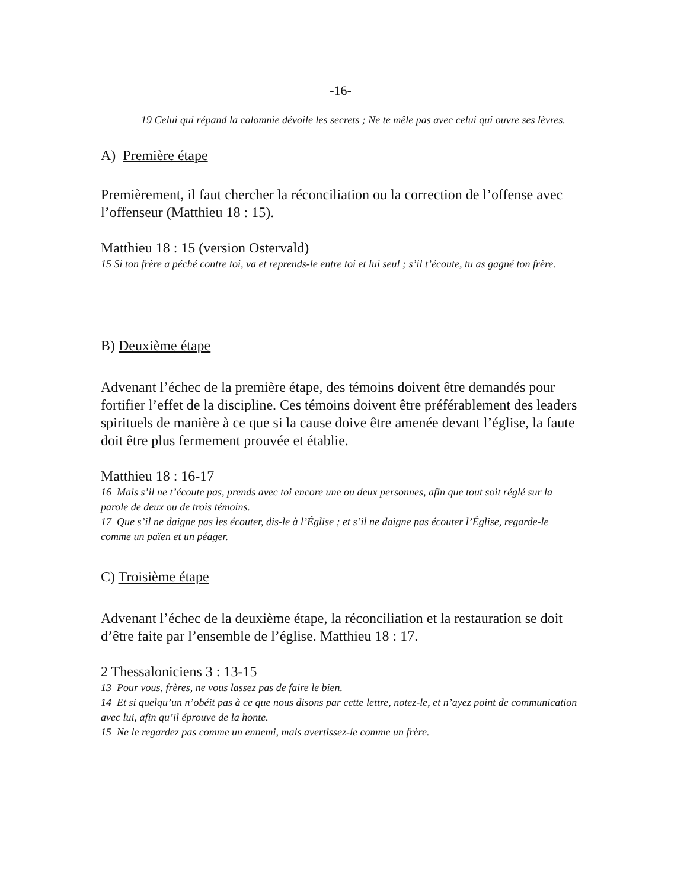-16-
19 Celui qui répand la calomnie dévoile les secrets ; Ne te mêle pas avec celui qui ouvre ses lèvres.
A) Première étape
Premièrement, il faut chercher la réconciliation ou la correction de l’offense avec l’offenseur (Matthieu 18 : 15).
Matthieu 18 : 15 (version Ostervald)
15 Si ton frère a péché contre toi, va et reprends-le entre toi et lui seul ; s’il t’écoute, tu as gagné ton frère.
B) Deuxième étape
Advenant l’échec de la première étape, des témoins doivent être demandés pour fortifier l’effet de la discipline. Ces témoins doivent être préférablement des leaders spirituels de manière à ce que si la cause doive être amenée devant l’église, la faute doit être plus fermement prouvée et établie.
Matthieu 18 : 16-17
16 Mais s’il ne t’écoute pas, prends avec toi encore une ou deux personnes, afin que tout soit réglé sur la parole de deux ou de trois témoins.
17 Que s’il ne daigne pas les écouter, dis-le à l’Église ; et s’il ne daigne pas écouter l’Église, regarde-le comme un païen et un péager.
C) Troisième étape
Advenant l’échec de la deuxième étape, la réconciliation et la restauration se doit d’être faite par l’ensemble de l’église. Matthieu 18 : 17.
2 Thessaloniciens 3 : 13-15
13 Pour vous, frères, ne vous lassez pas de faire le bien.
14 Et si quelqu’un n’obéit pas à ce que nous disons par cette lettre, notez-le, et n’ayez point de communication avec lui, afin qu’il éprouve de la honte.
15 Ne le regardez pas comme un ennemi, mais avertissez-le comme un frère.